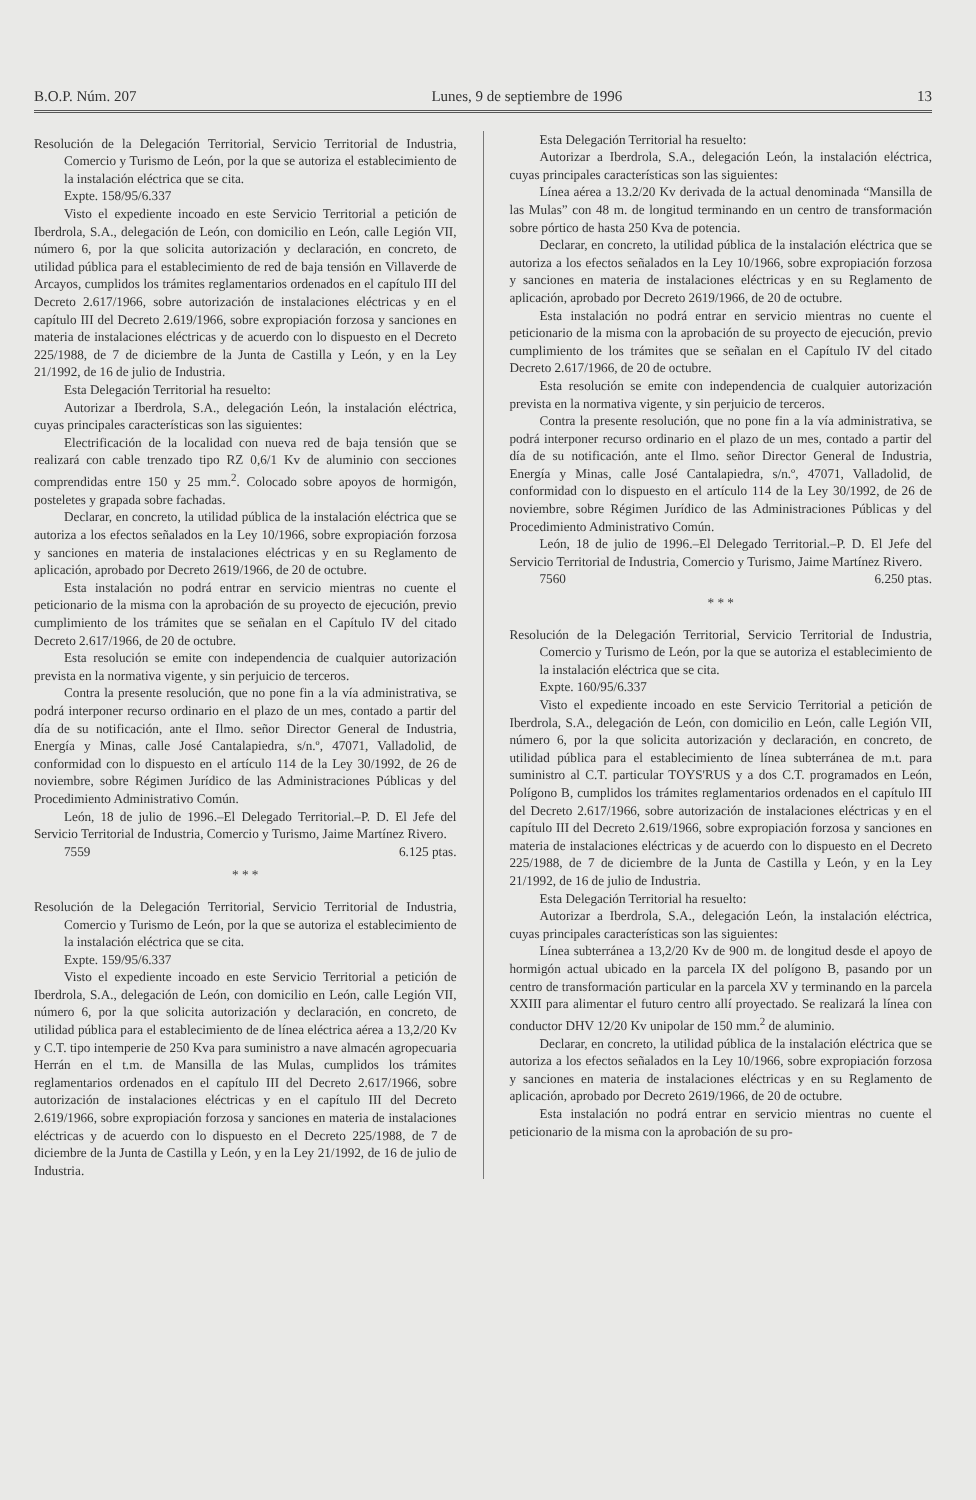B.O.P. Núm. 207 Lunes, 9 de septiembre de 1996 13
Resolución de la Delegación Territorial, Servicio Territorial de Industria, Comercio y Turismo de León, por la que se autoriza el establecimiento de la instalación eléctrica que se cita.
Expte. 158/95/6.337
Visto el expediente incoado en este Servicio Territorial a petición de Iberdrola, S.A., delegación de León, con domicilio en León, calle Legión VII, número 6, por la que solicita autorización y declaración, en concreto, de utilidad pública para el establecimiento de red de baja tensión en Villaverde de Arcayos, cumplidos los trámites reglamentarios ordenados en el capítulo III del Decreto 2.617/1966, sobre autorización de instalaciones eléctricas y en el capítulo III del Decreto 2.619/1966, sobre expropiación forzosa y sanciones en materia de instalaciones eléctricas y de acuerdo con lo dispuesto en el Decreto 225/1988, de 7 de diciembre de la Junta de Castilla y León, y en la Ley 21/1992, de 16 de julio de Industria.
Esta Delegación Territorial ha resuelto:
Autorizar a Iberdrola, S.A., delegación León, la instalación eléctrica, cuyas principales características son las siguientes:
Electrificación de la localidad con nueva red de baja tensión que se realizará con cable trenzado tipo RZ 0,6/1 Kv de aluminio con secciones comprendidas entre 150 y 25 mm.<sup>2</sup>. Colocado sobre apoyos de hormigón, posteletes y grapada sobre fachadas.
Declarar, en concreto, la utilidad pública de la instalación eléctrica que se autoriza a los efectos señalados en la Ley 10/1966, sobre expropiación forzosa y sanciones en materia de instalaciones eléctricas y en su Reglamento de aplicación, aprobado por Decreto 2619/1966, de 20 de octubre.
Esta instalación no podrá entrar en servicio mientras no cuente el peticionario de la misma con la aprobación de su proyecto de ejecución, previo cumplimiento de los trámites que se señalan en el Capítulo IV del citado Decreto 2.617/1966, de 20 de octubre.
Esta resolución se emite con independencia de cualquier autorización prevista en la normativa vigente, y sin perjuicio de terceros.
Contra la presente resolución, que no pone fin a la vía administrativa, se podrá interponer recurso ordinario en el plazo de un mes, contado a partir del día de su notificación, ante el Ilmo. señor Director General de Industria, Energía y Minas, calle José Cantalapiedra, s/n.º, 47071, Valladolid, de conformidad con lo dispuesto en el artículo 114 de la Ley 30/1992, de 26 de noviembre, sobre Régimen Jurídico de las Administraciones Públicas y del Procedimiento Administrativo Común.
León, 18 de julio de 1996.–El Delegado Territorial.–P. D. El Jefe del Servicio Territorial de Industria, Comercio y Turismo, Jaime Martínez Rivero.
7559 6.125 ptas.
* * *
Resolución de la Delegación Territorial, Servicio Territorial de Industria, Comercio y Turismo de León, por la que se autoriza el establecimiento de la instalación eléctrica que se cita.
Expte. 159/95/6.337
Visto el expediente incoado en este Servicio Territorial a petición de Iberdrola, S.A., delegación de León, con domicilio en León, calle Legión VII, número 6, por la que solicita autorización y declaración, en concreto, de utilidad pública para el establecimiento de de línea eléctrica aérea a 13,2/20 Kv y C.T. tipo intemperie de 250 Kva para suministro a nave almacén agropecuaria Herrán en el t.m. de Mansilla de las Mulas, cumplidos los trámites reglamentarios ordenados en el capítulo III del Decreto 2.617/1966, sobre autorización de instalaciones eléctricas y en el capítulo III del Decreto 2.619/1966, sobre expropiación forzosa y sanciones en materia de instalaciones eléctricas y de acuerdo con lo dispuesto en el Decreto 225/1988, de 7 de diciembre de la Junta de Castilla y León, y en la Ley 21/1992, de 16 de julio de Industria.
Esta Delegación Territorial ha resuelto:
Autorizar a Iberdrola, S.A., delegación León, la instalación eléctrica, cuyas principales características son las siguientes:
Línea aérea a 13.2/20 Kv derivada de la actual denominada “Mansilla de las Mulas” con 48 m. de longitud terminando en un centro de transformación sobre pórtico de hasta 250 Kva de potencia.
Declarar, en concreto, la utilidad pública de la instalación eléctrica que se autoriza a los efectos señalados en la Ley 10/1966, sobre expropiación forzosa y sanciones en materia de instalaciones eléctricas y en su Reglamento de aplicación, aprobado por Decreto 2619/1966, de 20 de octubre.
Esta instalación no podrá entrar en servicio mientras no cuente el peticionario de la misma con la aprobación de su proyecto de ejecución, previo cumplimiento de los trámites que se señalan en el Capítulo IV del citado Decreto 2.617/1966, de 20 de octubre.
Esta resolución se emite con independencia de cualquier autorización prevista en la normativa vigente, y sin perjuicio de terceros.
Contra la presente resolución, que no pone fin a la vía administrativa, se podrá interponer recurso ordinario en el plazo de un mes, contado a partir del día de su notificación, ante el Ilmo. señor Director General de Industria, Energía y Minas, calle José Cantalapiedra, s/n.º, 47071, Valladolid, de conformidad con lo dispuesto en el artículo 114 de la Ley 30/1992, de 26 de noviembre, sobre Régimen Jurídico de las Administraciones Públicas y del Procedimiento Administrativo Común.
León, 18 de julio de 1996.–El Delegado Territorial.–P. D. El Jefe del Servicio Territorial de Industria, Comercio y Turismo, Jaime Martínez Rivero.
7560 6.250 ptas.
* * *
Resolución de la Delegación Territorial, Servicio Territorial de Industria, Comercio y Turismo de León, por la que se autoriza el establecimiento de la instalación eléctrica que se cita.
Expte. 160/95/6.337
Visto el expediente incoado en este Servicio Territorial a petición de Iberdrola, S.A., delegación de León, con domicilio en León, calle Legión VII, número 6, por la que solicita autorización y declaración, en concreto, de utilidad pública para el establecimiento de línea subterránea de m.t. para suministro al C.T. particular TOYS'RUS y a dos C.T. programados en León, Polígono B, cumplidos los trámites reglamentarios ordenados en el capítulo III del Decreto 2.617/1966, sobre autorización de instalaciones eléctricas y en el capítulo III del Decreto 2.619/1966, sobre expropiación forzosa y sanciones en materia de instalaciones eléctricas y de acuerdo con lo dispuesto en el Decreto 225/1988, de 7 de diciembre de la Junta de Castilla y León, y en la Ley 21/1992, de 16 de julio de Industria.
Esta Delegación Territorial ha resuelto:
Autorizar a Iberdrola, S.A., delegación León, la instalación eléctrica, cuyas principales características son las siguientes:
Línea subterránea a 13,2/20 Kv de 900 m. de longitud desde el apoyo de hormigón actual ubicado en la parcela IX del polígono B, pasando por un centro de transformación particular en la parcela XV y terminando en la parcela XXIII para alimentar el futuro centro allí proyectado. Se realizará la línea con conductor DHV 12/20 Kv unipolar de 150 mm.<sup>2</sup> de aluminio.
Declarar, en concreto, la utilidad pública de la instalación eléctrica que se autoriza a los efectos señalados en la Ley 10/1966, sobre expropiación forzosa y sanciones en materia de instalaciones eléctricas y en su Reglamento de aplicación, aprobado por Decreto 2619/1966, de 20 de octubre.
Esta instalación no podrá entrar en servicio mientras no cuente el peticionario de la misma con la aprobación de su pro-